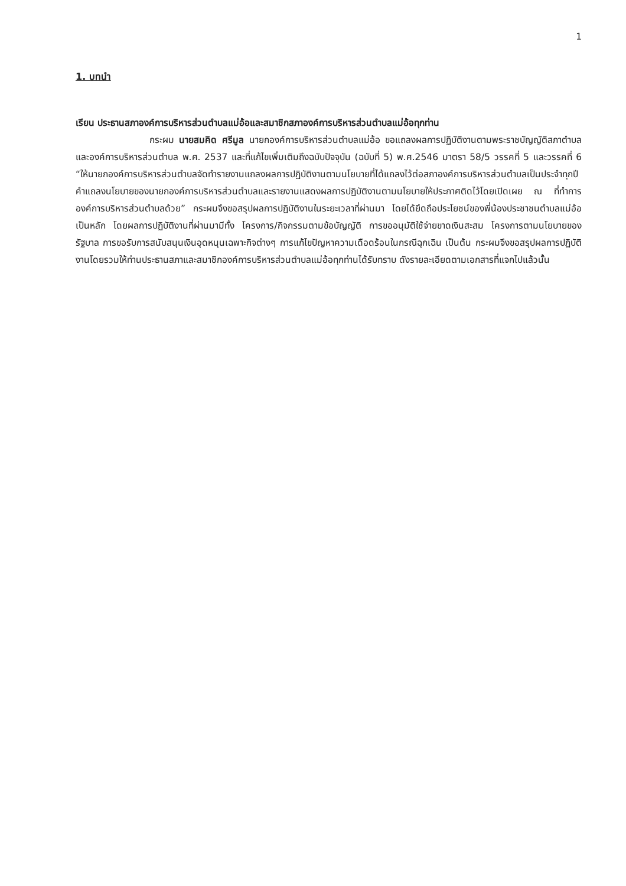1
1. บทนำ
เรียน ประธานสภาองค์การบริหารส่วนตำบลแม่อ้อและสมาชิกสภาองค์การบริหารส่วนตำบลแม่อ้อทุกท่าน
กระผม นายสมคิด ศรีมูล นายกองค์การบริหารส่วนตำบลแม่อ้อ ขอแถลงผลการปฏิบัติงานตามพระราชบัญญัติสภาตำบล และองค์การบริหารส่วนตำบล พ.ศ. 2537 และที่แก้ไขเพิ่มเติมถึงฉบับปัจจุบัน (ฉบับที่ 5) พ.ศ.2546 มาตรา 58/5 วรรคที่ 5 และวรรคที่ 6 “ให้นายกองค์การบริหารส่วนตำบลจัดทำรายงานแถลงผลการปฏิบัติงานตามนโยบายที่ได้แถลงไว้ต่อสภาองค์การบริหารส่วนตำบลเป็นประจำทุกปี คำแถลงนโยบายของนายกองค์การบริหารส่วนตำบลและรายงานแสดงผลการปฏิบัติงานตามนโยบายให้ประกาศติดไว้โดยเปิดเผย ณ ที่ทำการองค์การบริหารส่วนตำบลด้วย” กระผมจึงขอสรุปผลการปฏิบัติงานในระยะเวลาที่ผ่านมา โดยได้ยึดถือประโยชน์ของพี่น้องประชาชนตำบลแม่อ้อเป็นหลัก โดยผลการปฏิบัติงานที่ผ่านมามีทั้ง โครงการ/กิจกรรมตามข้อบัญญัติ การขออนุมัติใช้จ่ายขาดเงินสะสม โครงการตามนโยบายของรัฐบาล การขอรับการสนับสนุนเงินอุดหนุนเฉพาะกิจต่างๆ การแก้ไขปัญหาความเดือดร้อนในกรณีฉุกเฉิน เป็นต้น กระผมจึงขอสรุปผลการปฏิบัติงานโดยรวมให้ท่านประธานสภาและสมาชิกองค์การบริหารส่วนตำบลแม่อ้อทุกท่านได้รับทราบ ดังรายละเอียดตามเอกสารที่แจกไปแล้วนั้น